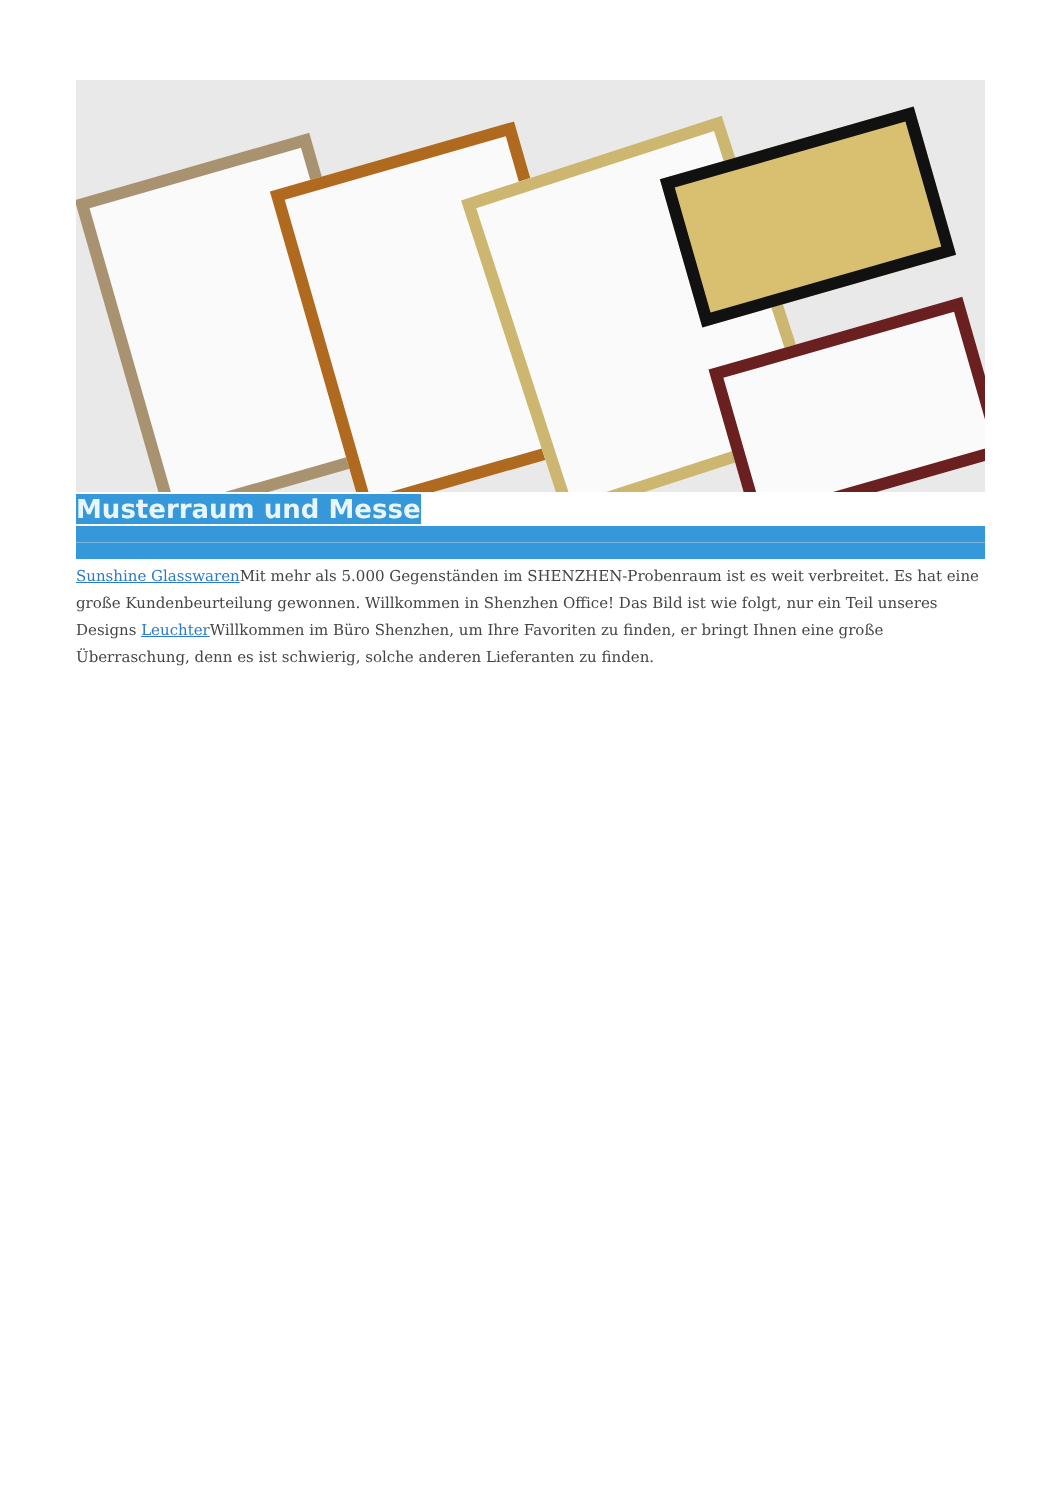Musterraum und Messe
Sunshine Glasswaren Mit mehr als 5.000 Gegenständen im SHENZHEN-Probenraum ist es weit verbreitet. Es hat eine große Kundenbeurteilung gewonnen. Willkommen in Shenzhen Office! Das Bild ist wie folgt, nur ein Teil unseres Designs Leuchter Willkommen im Büro Shenzhen, um Ihre Favoriten zu finden, er bringt Ihnen eine große Überraschung, denn es ist schwierig, solche anderen Lieferanten zu finden.